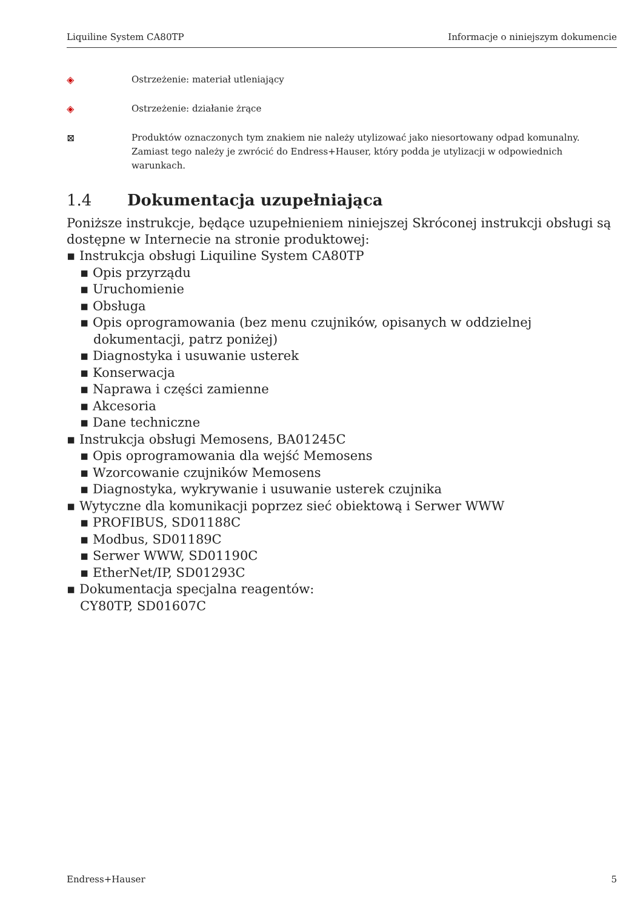Liquiline System CA80TP Informacje o niniejszym dokumencie
◈ Ostrzeżenie: materiał utleniający
◈ Ostrzeżenie: działanie żrące
⊠ Produktów oznaczonych tym znakiem nie należy utylizować jako niesortowany odpad komunalny. Zamiast tego należy je zwrócić do Endress+Hauser, który podda je utylizacji w odpowiednich warunkach.
1.4 Dokumentacja uzupełniająca
Poniższe instrukcje, będące uzupełnieniem niniejszej Skróconej instrukcji obsługi są dostępne w Internecie na stronie produktowej:
▪ Instrukcja obsługi Liquiline System CA80TP
▪ Opis przyrządu
▪ Uruchomienie
▪ Obsługa
▪ Opis oprogramowania (bez menu czujników, opisanych w oddzielnej dokumentacji, patrz poniżej)
▪ Diagnostyka i usuwanie usterek
▪ Konserwacja
▪ Naprawa i części zamienne
▪ Akcesoria
▪ Dane techniczne
▪ Instrukcja obsługi Memosens, BA01245C
▪ Opis oprogramowania dla wejść Memosens
▪ Wzorcowanie czujników Memosens
▪ Diagnostyka, wykrywanie i usuwanie usterek czujnika
▪ Wytyczne dla komunikacji poprzez sieć obiektową i Serwer WWW
▪ PROFIBUS, SD01188C
▪ Modbus, SD01189C
▪ Serwer WWW, SD01190C
▪ EtherNet/IP, SD01293C
▪ Dokumentacja specjalna reagentów:
CY80TP, SD01607C
Endress+Hauser 5